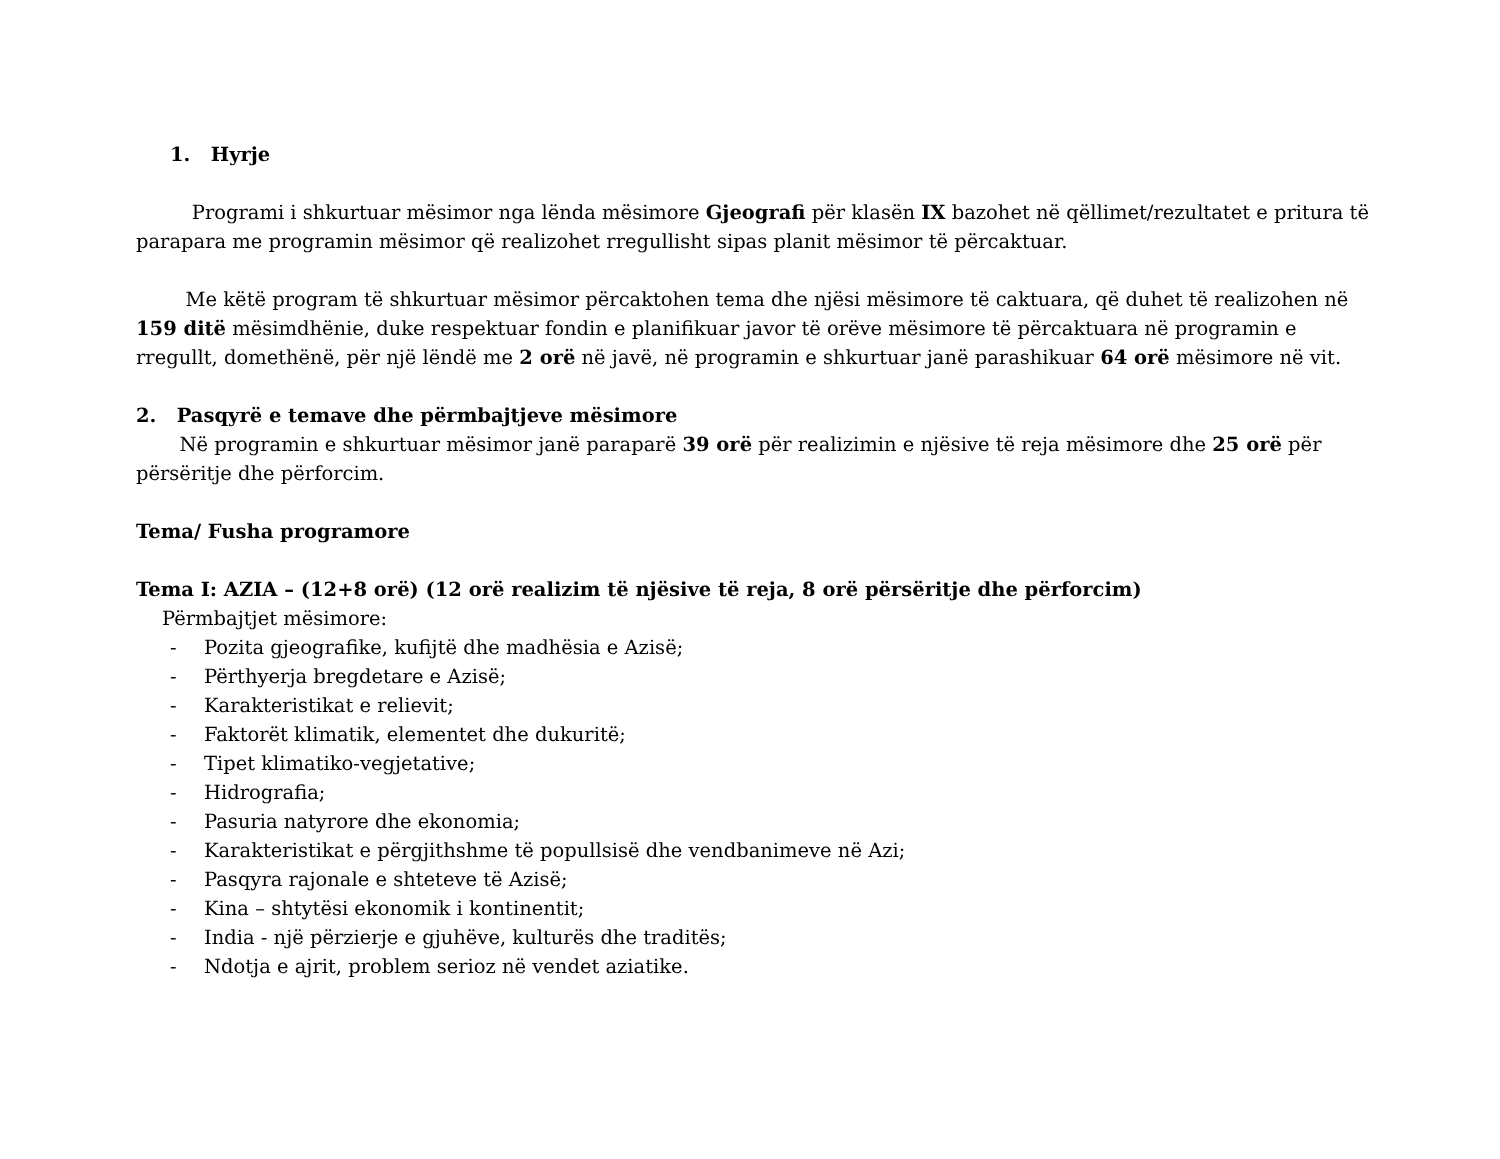1. Hyrje
Programi i shkurtuar mësimor nga lënda mësimore Gjeografi për klasën IX bazohet në qëllimet/rezultatet e pritura të parapara me programin mësimor që realizohet rregullisht sipas planit mësimor të përcaktuar.
Me këtë program të shkurtuar mësimor përcaktohen tema dhe njësi mësimore të caktuara, që duhet të realizohen në 159 ditë mësimdhënie, duke respektuar fondin e planifikuar javor të orëve mësimore të përcaktuara në programin e rregullt, domethënë, për një lëndë me 2 orë në javë, në programin e shkurtuar janë parashikuar 64 orë mësimore në vit.
2. Pasqyrë e temave dhe përmbajtjeve mësimore
Në programin e shkurtuar mësimor janë paraparë 39 orë për realizimin e njësive të reja mësimore dhe 25 orë për përsëritje dhe përforcim.
Tema/ Fusha programore
Tema I: AZIA – (12+8 orë) (12 orë realizim të njësive të reja, 8 orë përsëritje dhe përforcim)
Përmbajtjet mësimore:
- Pozita gjeografike, kufijtë dhe madhësia e Azisë;
- Përthyerja bregdetare e Azisë;
- Karakteristikat e relievit;
- Faktorët klimatik, elementet dhe dukuritë;
- Tipet klimatiko-vegjetative;
- Hidrografia;
- Pasuria natyrore dhe ekonomia;
- Karakteristikat e përgjithshme të popullsisë dhe vendbanimeve në Azi;
- Pasqyra rajonale e shteteve të Azisë;
- Kina – shtytësi ekonomik i kontinentit;
- India - një përzierje e gjuhëve, kulturës dhe traditës;
- Ndotja e ajrit, problem serioz në vendet aziatike.